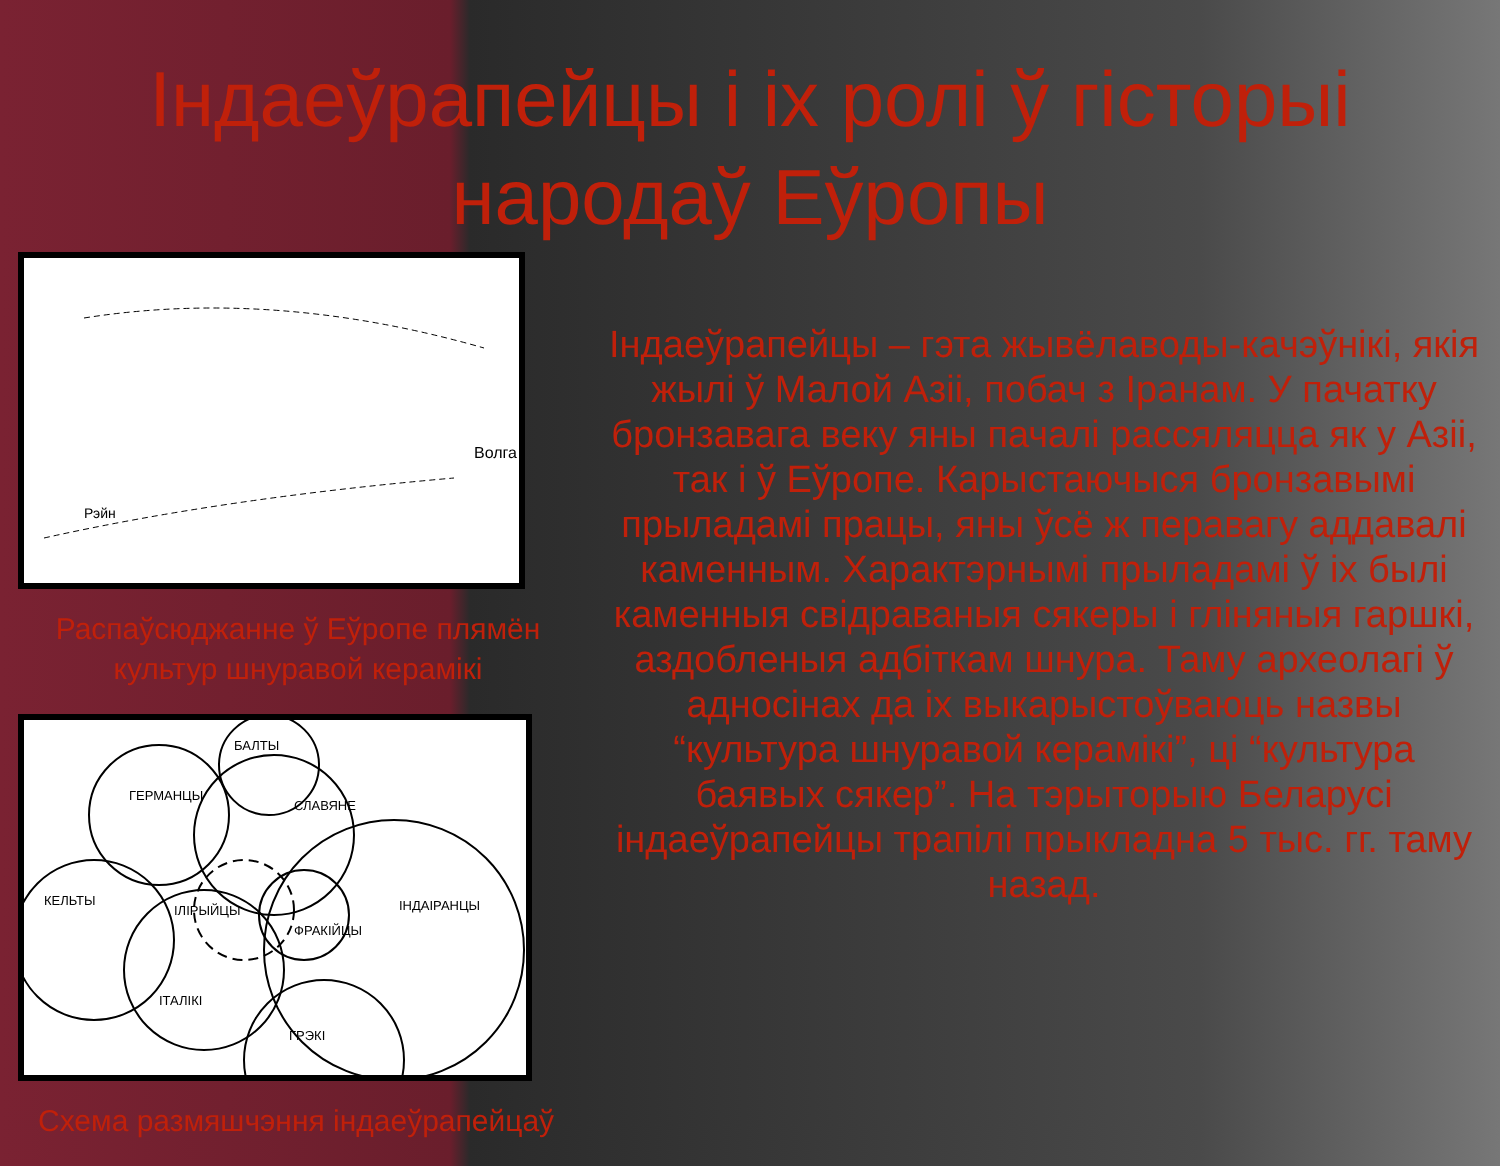Індаеўрапейцы і іх ролі ў гісторыі
народаў Еўропы
Волга
Рэйн
Распаўсюджанне ў Еўропе плямён культур шнуравой керамікі
БАЛТЫ
ГЕРМАНЦЫ
СЛАВЯНЕ
КЕЛЬТЫ
ІЛІРЫЙЦЫ
ФРАКІЙЦЫ
ІНДАІРАНЦЫ
ІТАЛІКІ
ГРЭКІ
Схема размяшчэння індаеўрапейцаў
Індаеўрапейцы – гэта жывёлаводы-качэўнікі, якія жылі ў Малой Азіі, побач з Іранам. У пачатку бронзавага веку яны пачалі рассяляцца як у Азіі, так і ў Еўропе. Карыстаючыся бронзавымі прыладамі працы, яны ўсё ж перавагу аддавалі каменным. Характэрнымі прыладамі ў іх былі каменныя свідраваныя сякеры і гліняныя гаршкі, аздобленыя адбіткам шнура. Таму археолагі ў адносінах да іх выкарыстоўваюць назвы “культура шнуравой керамікі”, ці “культура баявых сякер”. На тэрыторыю Беларусі індаеўрапейцы трапілі прыкладна 5 тыс. гг. таму назад.